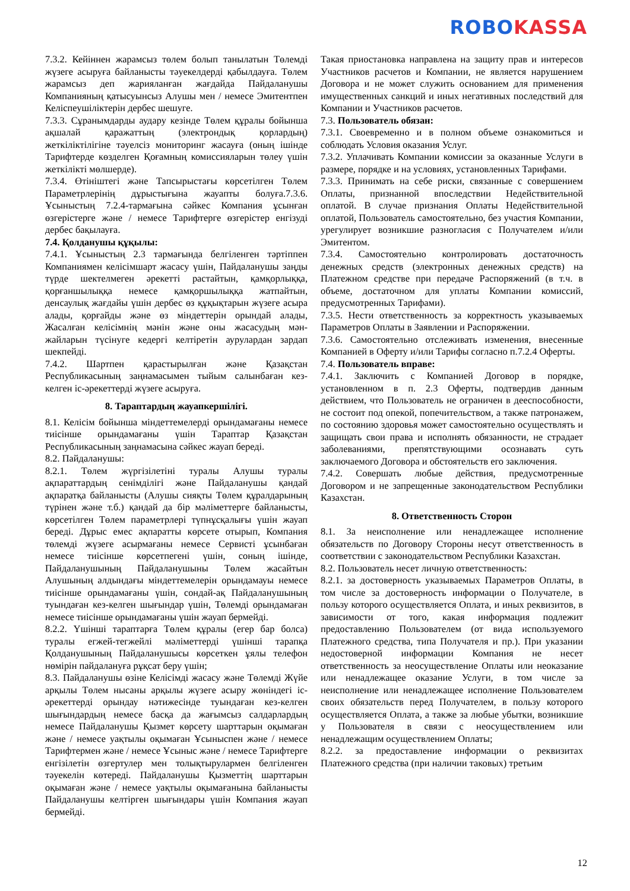ROBO KASSA
7.3.2. Кейіннен жарамсыз төлем болып танылатын Төлемді жүзеге асыруға байланысты тәуекелдерді қабылдауға. Төлем жарамсыз деп жарияланған жағдайда Пайдаланушы Компанияның қатысуынсыз Алушы мен / немесе Эмитентпен Келіспеушіліктерін дербес шешуге.
7.3.3. Сұранымдарды аудару кезінде Төлем құралы бойынша ақшалай қаражаттың (электрондық қорлардың) жеткіліктілігіне тәуелсіз мониторинг жасауға (оның ішінде Тарифтерде көзделген Қоғамның комиссияларын төлеу үшін жеткілікті мөлшерде).
7.3.4. Өтініштегі және Тапсырыстағы көрсетілген Төлем Параметрлерінің дұрыстығына жауапты болуға.7.3.6. Ұсыныстың 7.2.4-тармағына сәйкес Компания ұсынған өзгерістерге және / немесе Тарифтерге өзгерістер енгізуді дербес бақылауға.
7.4. Қолданушы құқылы:
7.4.1. Ұсыныстың 2.3 тармағында белгіленген тәртіппен Компаниямен келісімшарт жасасу үшін, Пайдаланушы заңды түрде шектелмеген әрекетті растайтын, қамқорлыққа, қорғаншылыққа немесе қамқоршылыққа жатпайтын, денсаулық жағдайы үшін дербес өз құқықтарын жүзеге асыра алады, қорғайды және өз міндеттерін орындай алады, Жасалған келісімнің мәнін және оны жасасудың мән-жайларын түсінуге кедергі келтіретін аурулардан зардап шекпейді.
7.4.2. Шартпен қарастырылған және Қазақстан Республикасының заңнамасымен тыйым салынбаған кез-келген іс-әрекеттерді жүзеге асыруға.
8. Тараптардың жауапкершілігі.
8.1. Келісім бойынша міндеттемелерді орындамағаны немесе тиісінше орындамағаны үшін Тараптар Қазақстан Республикасының заңнамасына сәйкес жауап береді.
8.2. Пайдаланушы:
8.2.1. Төлем жүргізілетіні туралы Алушы туралы ақпараттардың сенімділігі және Пайдаланушы қандай ақпаратқа байланысты (Алушы сияқты Төлем құралдарының түрінен және т.б.) қандай да бір мәліметтерге байланысты, көрсетілген Төлем параметрлері түпнұсқалығы үшін жауап береді. Дұрыс емес ақпаратты көрсете отырып, Компания төлемді жүзеге асырмағаны немесе Сервисті ұсынбаған немесе тиісінше көрсетпегені үшін, соның ішінде, Пайдаланушының Пайдаланушыны Төлем жасайтын Алушының алдындағы міндеттемелерін орындамауы немесе тиісінше орындамағаны үшін, сондай-ақ Пайдаланушының туындаған кез-келген шығындар үшін, Төлемді орындамаған немесе тиісінше орындамағаны үшін жауап бермейді.
8.2.2. Үшінші тараптарға Төлем құралы (егер бар болса) туралы егжей-тегжейлі мәліметтерді үшінші тарапқа Қолданушының Пайдаланушысы көрсеткен ұялы телефон нөмірін пайдалануға рұқсат беру үшін;
8.3. Пайдаланушы өзіне Келісімді жасасу және Төлемді Жүйе арқылы Төлем нысаны арқылы жүзеге асыру жөніндегі іс-әрекеттерді орындау нәтижесінде туындаған кез-келген шығындардың немесе басқа да жағымсыз салдарлардың немесе Пайдаланушы Қызмет көрсету шарттарын оқымаған және / немесе уақтылы оқымаған Ұсыныспен және / немесе Тарифтермен және / немесе Ұсыныс және / немесе Тарифтерге енгізілетін өзгертулер мен толықтырулармен белгіленген тәуекелін көтереді. Пайдаланушы Қызметтің шарттарын оқымаған және / немесе уақтылы оқымағанына байланысты Пайдаланушы келтірген шығындары үшін Компания жауап бермейді.
Такая приостановка направлена на защиту прав и интересов Участников расчетов и Компании, не является нарушением Договора и не может служить основанием для применения имущественных санкций и иных негативных последствий для Компании и Участников расчетов.
7.3. Пользователь обязан:
7.3.1. Своевременно и в полном объеме ознакомиться и соблюдать Условия оказания Услуг.
7.3.2. Уплачивать Компании комиссии за оказанные Услуги в размере, порядке и на условиях, установленных Тарифами.
7.3.3. Принимать на себе риски, связанные с совершением Оплаты, признанной впоследствии Недействительной оплатой. В случае признания Оплаты Недействительной оплатой, Пользователь самостоятельно, без участия Компании, урегулирует возникшие разногласия с Получателем и/или Эмитентом.
7.3.4. Самостоятельно контролировать достаточность денежных средств (электронных денежных средств) на Платежном средстве при передаче Распоряжений (в т.ч. в объеме, достаточном для уплаты Компании комиссий, предусмотренных Тарифами).
7.3.5. Нести ответственность за корректность указываемых Параметров Оплаты в Заявлении и Распоряжении.
7.3.6. Самостоятельно отслеживать изменения, внесенные Компанией в Оферту и/или Тарифы согласно п.7.2.4 Оферты.
7.4. Пользователь вправе:
7.4.1. Заключить с Компанией Договор в порядке, установленном в п. 2.3 Оферты, подтвердив данным действием, что Пользователь не ограничен в дееспособности, не состоит под опекой, попечительством, а также патронажем, по состоянию здоровья может самостоятельно осуществлять и защищать свои права и исполнять обязанности, не страдает заболеваниями, препятствующими осознавать суть заключаемого Договора и обстоятельств его заключения.
7.4.2. Совершать любые действия, предусмотренные Договором и не запрещенные законодательством Республики Казахстан.
8. Ответственность Сторон
8.1. За неисполнение или ненадлежащее исполнение обязательств по Договору Стороны несут ответственность в соответствии с законодательством Республики Казахстан.
8.2. Пользователь несет личную ответственность:
8.2.1. за достоверность указываемых Параметров Оплаты, в том числе за достоверность информации о Получателе, в пользу которого осуществляется Оплата, и иных реквизитов, в зависимости от того, какая информация подлежит предоставлению Пользователем (от вида используемого Платежного средства, типа Получателя и пр.). При указании недостоверной информации Компания не несет ответственность за неосуществление Оплаты или неоказание или ненадлежащее оказание Услуги, в том числе за неисполнение или ненадлежащее исполнение Пользователем своих обязательств перед Получателем, в пользу которого осуществляется Оплата, а также за любые убытки, возникшие у Пользователя в связи с неосуществлением или ненадлежащим осуществлением Оплаты;
8.2.2. за предоставление информации о реквизитах Платежного средства (при наличии таковых) третьим
12